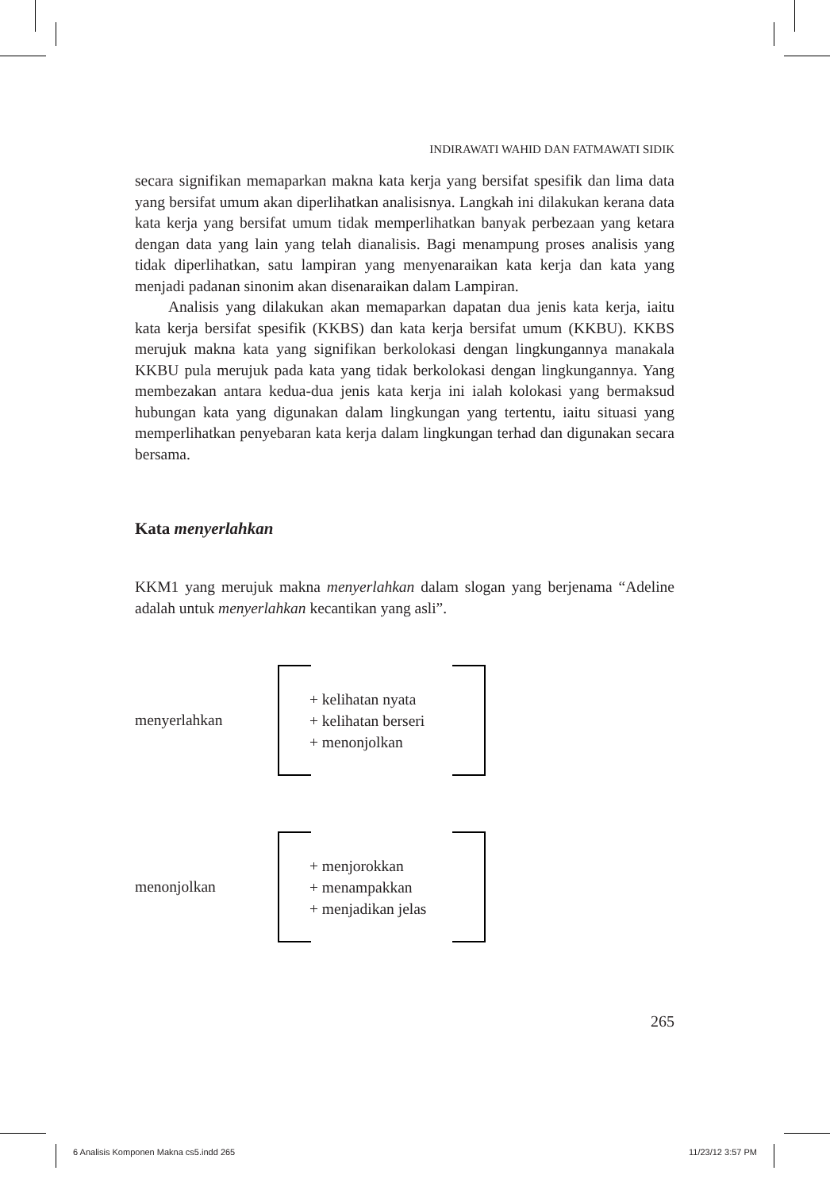INDIRAWATI WAHID DAN FATMAWATI SIDIK
secara signifikan memaparkan makna kata kerja yang bersifat spesifik dan lima data yang bersifat umum akan diperlihatkan analisisnya. Langkah ini dilakukan kerana data kata kerja yang bersifat umum tidak memperlihatkan banyak perbezaan yang ketara dengan data yang lain yang telah dianalisis. Bagi menampung proses analisis yang tidak diperlihatkan, satu lampiran yang menyenaraikan kata kerja dan kata yang menjadi padanan sinonim akan disenaraikan dalam Lampiran.
Analisis yang dilakukan akan memaparkan dapatan dua jenis kata kerja, iaitu kata kerja bersifat spesifik (KKBS) dan kata kerja bersifat umum (KKBU). KKBS merujuk makna kata yang signifikan berkolokasi dengan lingkungannya manakala KKBU pula merujuk pada kata yang tidak berkolokasi dengan lingkungannya. Yang membezakan antara kedua-dua jenis kata kerja ini ialah kolokasi yang bermaksud hubungan kata yang digunakan dalam lingkungan yang tertentu, iaitu situasi yang memperlihatkan penyebaran kata kerja dalam lingkungan terhad dan digunakan secara bersama.
Kata menyerlahkan
KKM1 yang merujuk makna menyerlahkan dalam slogan yang berjenama “Adeline adalah untuk menyerlahkan kecantikan yang asli”.
menyerlahkan
+ kelihatan nyata
+ kelihatan berseri
+ menonjolkan
menonjolkan
+ menjorokkan
+ menampakkan
+ menjadikan jelas
265
6 Analisis Komponen Makna cs5.indd 265 11/23/12 3:57 PM